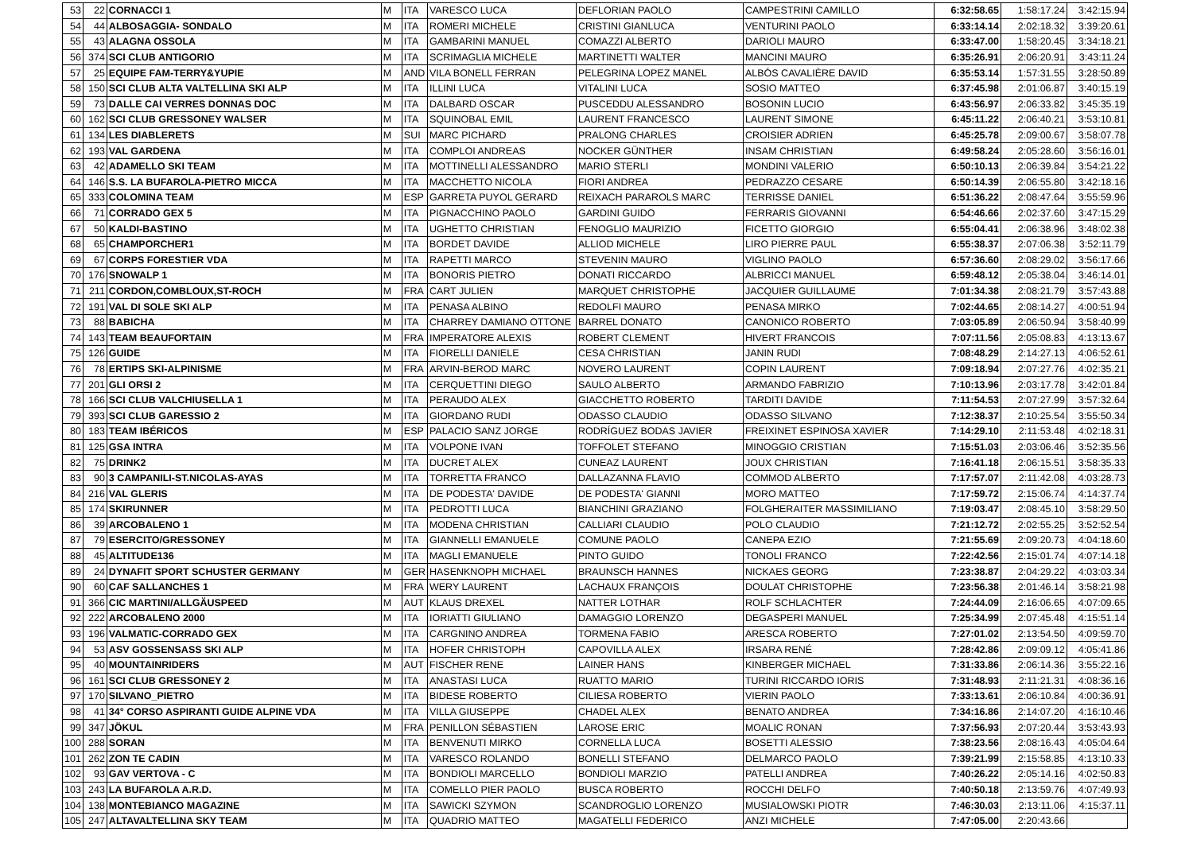| 53 | 22 | CORNACCI 1 | M | ITA | VARESCO LUCA | DEFLORIAN PAOLO | CAMPESTRINI CAMILLO | 6:32:58.65 | 1:58:17.24 | 3:42:15.94 |
| 54 | 44 | ALBOSAGGIA- SONDALO | M | ITA | ROMERI MICHELE | CRISTINI GIANLUCA | VENTURINI PAOLO | 6:33:14.14 | 2:02:18.32 | 3:39:20.61 |
| 55 | 43 | ALAGNA OSSOLA | M | ITA | GAMBARINI MANUEL | COMAZZI ALBERTO | DARIOLI MAURO | 6:33:47.00 | 1:58:20.45 | 3:34:18.21 |
| 56 | 374 | SCI CLUB ANTIGORIO | M | ITA | SCRIMAGLIA MICHELE | MARTINETTI WALTER | MANCINI MAURO | 6:35:26.91 | 2:06:20.91 | 3:43:11.24 |
| 57 | 25 | EQUIPE FAM-TERRY&YUPIE | M | AND | VILA BONELL FERRAN | PELEGRINA LOPEZ MANEL | ALBÓS CAVALIÈRE DAVID | 6:35:53.14 | 1:57:31.55 | 3:28:50.89 |
| 58 | 150 | SCI CLUB ALTA VALTELLINA SKI ALP | M | ITA | ILLINI LUCA | VITALINI LUCA | SOSIO MATTEO | 6:37:45.98 | 2:01:06.87 | 3:40:15.19 |
| 59 | 73 | DALLE CAI VERRES DONNAS DOC | M | ITA | DALBARD OSCAR | PUSCEDDU ALESSANDRO | BOSONIN LUCIO | 6:43:56.97 | 2:06:33.82 | 3:45:35.19 |
| 60 | 162 | SCI CLUB GRESSONEY WALSER | M | ITA | SQUINOBAL EMIL | LAURENT FRANCESCO | LAURENT SIMONE | 6:45:11.22 | 2:06:40.21 | 3:53:10.81 |
| 61 | 134 | LES DIABLERETS | M | SUI | MARC PICHARD | PRALONG CHARLES | CROISIER ADRIEN | 6:45:25.78 | 2:09:00.67 | 3:58:07.78 |
| 62 | 193 | VAL GARDENA | M | ITA | COMPLOI ANDREAS | NOCKER GÜNTHER | INSAM CHRISTIAN | 6:49:58.24 | 2:05:28.60 | 3:56:16.01 |
| 63 | 42 | ADAMELLO SKI TEAM | M | ITA | MOTTINELLI ALESSANDRO | MARIO STERLI | MONDINI VALERIO | 6:50:10.13 | 2:06:39.84 | 3:54:21.22 |
| 64 | 146 | S.S. LA BUFAROLA-PIETRO MICCA | M | ITA | MACCHETTO NICOLA | FIORI ANDREA | PEDRAZZO CESARE | 6:50:14.39 | 2:06:55.80 | 3:42:18.16 |
| 65 | 333 | COLOMINA TEAM | M | ESP | GARRETA PUYOL GERARD | REIXACH PARAROLS MARC | TERRISSE DANIEL | 6:51:36.22 | 2:08:47.64 | 3:55:59.96 |
| 66 | 71 | CORRADO GEX 5 | M | ITA | PIGNACCHINO PAOLO | GARDINI GUIDO | FERRARIS GIOVANNI | 6:54:46.66 | 2:02:37.60 | 3:47:15.29 |
| 67 | 50 | KALDI-BASTINO | M | ITA | UGHETTO CHRISTIAN | FENOGLIO MAURIZIO | FICETTO GIORGIO | 6:55:04.41 | 2:06:38.96 | 3:48:02.38 |
| 68 | 65 | CHAMPORCHER1 | M | ITA | BORDET DAVIDE | ALLIOD MICHELE | LIRO PIERRE PAUL | 6:55:38.37 | 2:07:06.38 | 3:52:11.79 |
| 69 | 67 | CORPS FORESTIER VDA | M | ITA | RAPETTI MARCO | STEVENIN MAURO | VIGLINO PAOLO | 6:57:36.60 | 2:08:29.02 | 3:56:17.66 |
| 70 | 176 | SNOWALP 1 | M | ITA | BONORIS PIETRO | DONATI RICCARDO | ALBRICCI MANUEL | 6:59:48.12 | 2:05:38.04 | 3:46:14.01 |
| 71 | 211 | CORDON,COMBLOUX,ST-ROCH | M | FRA | CART JULIEN | MARQUET CHRISTOPHE | JACQUIER GUILLAUME | 7:01:34.38 | 2:08:21.79 | 3:57:43.88 |
| 72 | 191 | VAL DI SOLE SKI ALP | M | ITA | PENASA ALBINO | REDOLFI MAURO | PENASA MIRKO | 7:02:44.65 | 2:08:14.27 | 4:00:51.94 |
| 73 | 88 | BABICHA | M | ITA | CHARREY DAMIANO OTTONE | BARREL DONATO | CANONICO ROBERTO | 7:03:05.89 | 2:06:50.94 | 3:58:40.99 |
| 74 | 143 | TEAM BEAUFORTAIN | M | FRA | IMPERATORE ALEXIS | ROBERT CLEMENT | HIVERT FRANCOIS | 7:07:11.56 | 2:05:08.83 | 4:13:13.67 |
| 75 | 126 | GUIDE | M | ITA | FIORELLI DANIELE | CESA CHRISTIAN | JANIN RUDI | 7:08:48.29 | 2:14:27.13 | 4:06:52.61 |
| 76 | 78 | ERTIPS SKI-ALPINISME | M | FRA | ARVIN-BEROD MARC | NOVERO LAURENT | COPIN LAURENT | 7:09:18.94 | 2:07:27.76 | 4:02:35.21 |
| 77 | 201 | GLI ORSI 2 | M | ITA | CERQUETTINI DIEGO | SAULO ALBERTO | ARMANDO FABRIZIO | 7:10:13.96 | 2:03:17.78 | 3:42:01.84 |
| 78 | 166 | SCI CLUB VALCHIUSELLA 1 | M | ITA | PERAUDO ALEX | GIACCHETTO ROBERTO | TARDITI DAVIDE | 7:11:54.53 | 2:07:27.99 | 3:57:32.64 |
| 79 | 393 | SCI CLUB GARESSIO 2 | M | ITA | GIORDANO RUDI | ODASSO CLAUDIO | ODASSO SILVANO | 7:12:38.37 | 2:10:25.54 | 3:55:50.34 |
| 80 | 183 | TEAM IBÉRICOS | M | ESP | PALACIO SANZ JORGE | RODRÍGUEZ BODAS JAVIER | FREIXINET ESPINOSA XAVIER | 7:14:29.10 | 2:11:53.48 | 4:02:18.31 |
| 81 | 125 | GSA INTRA | M | ITA | VOLPONE IVAN | TOFFOLET STEFANO | MINOGGIO CRISTIAN | 7:15:51.03 | 2:03:06.46 | 3:52:35.56 |
| 82 | 75 | DRINK2 | M | ITA | DUCRET ALEX | CUNEAZ LAURENT | JOUX CHRISTIAN | 7:16:41.18 | 2:06:15.51 | 3:58:35.33 |
| 83 | 90 | 3 CAMPANILI-ST.NICOLAS-AYAS | M | ITA | TORRETTA FRANCO | DALLAZANNA FLAVIO | COMMOD ALBERTO | 7:17:57.07 | 2:11:42.08 | 4:03:28.73 |
| 84 | 216 | VAL GLERIS | M | ITA | DE PODESTA' DAVIDE | DE PODESTA' GIANNI | MORO MATTEO | 7:17:59.72 | 2:15:06.74 | 4:14:37.74 |
| 85 | 174 | SKIRUNNER | M | ITA | PEDROTTI LUCA | BIANCHINI GRAZIANO | FOLGHERAITER MASSIMILIANO | 7:19:03.47 | 2:08:45.10 | 3:58:29.50 |
| 86 | 39 | ARCOBALENO 1 | M | ITA | MODENA CHRISTIAN | CALLIARI CLAUDIO | POLO CLAUDIO | 7:21:12.72 | 2:02:55.25 | 3:52:52.54 |
| 87 | 79 | ESERCITO/GRESSONEY | M | ITA | GIANNELLI EMANUELE | COMUNE PAOLO | CANEPA EZIO | 7:21:55.69 | 2:09:20.73 | 4:04:18.60 |
| 88 | 45 | ALTITUDE136 | M | ITA | MAGLI EMANUELE | PINTO GUIDO | TONOLI FRANCO | 7:22:42.56 | 2:15:01.74 | 4:07:14.18 |
| 89 | 24 | DYNAFIT SPORT SCHUSTER GERMANY | M | GER | HASENKNOPH MICHAEL | BRAUNSCH HANNES | NICKAES GEORG | 7:23:38.87 | 2:04:29.22 | 4:03:03.34 |
| 90 | 60 | CAF SALLANCHES 1 | M | FRA | WERY LAURENT | LACHAUX FRANÇOIS | DOULAT CHRISTOPHE | 7:23:56.38 | 2:01:46.14 | 3:58:21.98 |
| 91 | 366 | CIC MARTINI/ALLGÄUSPEED | M | AUT | KLAUS DREXEL | NATTER LOTHAR | ROLF SCHLACHTER | 7:24:44.09 | 2:16:06.65 | 4:07:09.65 |
| 92 | 222 | ARCOBALENO 2000 | M | ITA | IORIATTI GIULIANO | DAMAGGIO LORENZO | DEGASPERI MANUEL | 7:25:34.99 | 2:07:45.48 | 4:15:51.14 |
| 93 | 196 | VALMATIC-CORRADO GEX | M | ITA | CARGNINO ANDREA | TORMENA FABIO | ARESCA ROBERTO | 7:27:01.02 | 2:13:54.50 | 4:09:59.70 |
| 94 | 53 | ASV GOSSENSASS SKI ALP | M | ITA | HOFER CHRISTOPH | CAPOVILLA ALEX | IRSARA RENÉ | 7:28:42.86 | 2:09:09.12 | 4:05:41.86 |
| 95 | 40 | MOUNTAINRIDERS | M | AUT | FISCHER RENE | LAINER HANS | KINBERGER MICHAEL | 7:31:33.86 | 2:06:14.36 | 3:55:22.16 |
| 96 | 161 | SCI CLUB GRESSONEY 2 | M | ITA | ANASTASI LUCA | RUATTO MARIO | TURINI RICCARDO IORIS | 7:31:48.93 | 2:11:21.31 | 4:08:36.16 |
| 97 | 170 | SILVANO_PIETRO | M | ITA | BIDESE ROBERTO | CILIESA ROBERTO | VIERIN PAOLO | 7:33:13.61 | 2:06:10.84 | 4:00:36.91 |
| 98 | 41 | 34° CORSO ASPIRANTI GUIDE ALPINE VDA | M | ITA | VILLA GIUSEPPE | CHADEL ALEX | BENATO ANDREA | 7:34:16.86 | 2:14:07.20 | 4:16:10.46 |
| 99 | 347 | JÖKUL | M | FRA | PENILLON SÉBASTIEN | LAROSE ERIC | MOALIC RONAN | 7:37:56.93 | 2:07:20.44 | 3:53:43.93 |
| 100 | 288 | SORAN | M | ITA | BENVENUTI MIRKO | CORNELLA LUCA | BOSETTI ALESSIO | 7:38:23.56 | 2:08:16.43 | 4:05:04.64 |
| 101 | 262 | ZON TE CADIN | M | ITA | VARESCO ROLANDO | BONELLI STEFANO | DELMARCO PAOLO | 7:39:21.99 | 2:15:58.85 | 4:13:10.33 |
| 102 | 93 | GAV VERTOVA - C | M | ITA | BONDIOLI MARCELLO | BONDIOLI MARZIO | PATELLI ANDREA | 7:40:26.22 | 2:05:14.16 | 4:02:50.83 |
| 103 | 243 | LA BUFAROLA A.R.D. | M | ITA | COMELLO PIER PAOLO | BUSCA ROBERTO | ROCCHI DELFO | 7:40:50.18 | 2:13:59.76 | 4:07:49.93 |
| 104 | 138 | MONTEBIANCO MAGAZINE | M | ITA | SAWICKI SZYMON | SCANDROGLIO LORENZO | MUSIALOWSKI PIOTR | 7:46:30.03 | 2:13:11.06 | 4:15:37.11 |
| 105 | 247 | ALTAVALTELLINA SKY TEAM | M | ITA | QUADRIO MATTEO | MAGATELLI FEDERICO | ANZI MICHELE | 7:47:05.00 | 2:20:43.66 | |